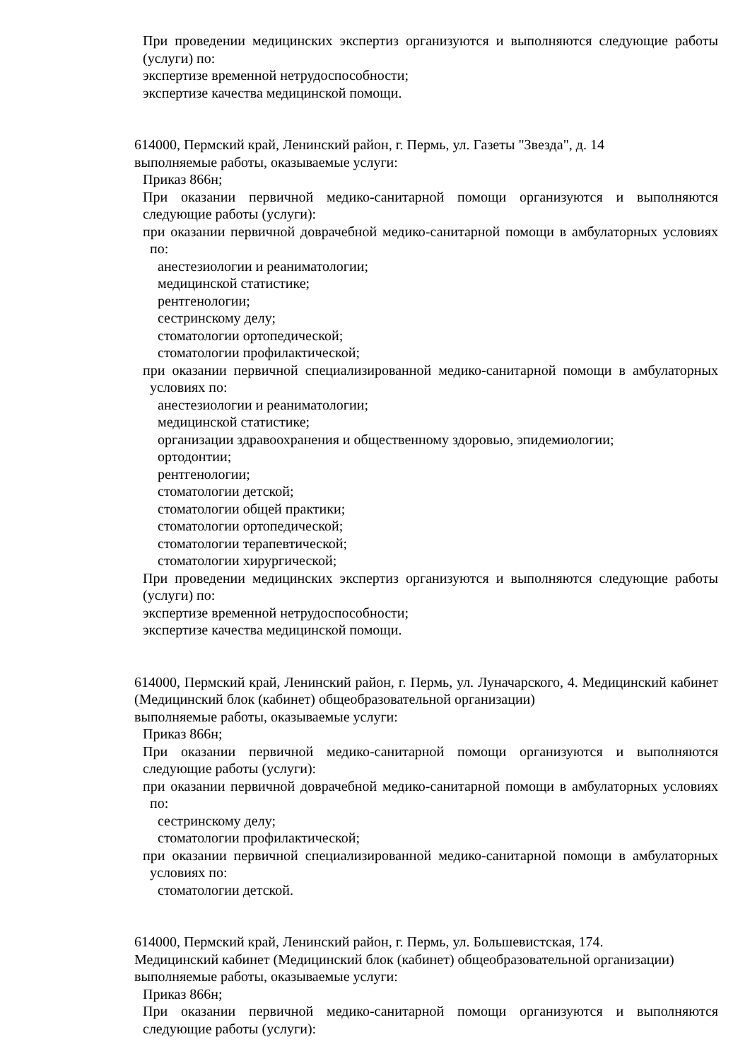При проведении медицинских экспертиз организуются и выполняются следующие работы (услуги) по:
экспертизе временной нетрудоспособности;
экспертизе качества медицинской помощи.
614000, Пермский край, Ленинский район, г. Пермь, ул. Газеты "Звезда", д. 14
выполняемые работы, оказываемые услуги:
Приказ 866н;
При оказании первичной медико-санитарной помощи организуются и выполняются следующие работы (услуги):
при оказании первичной доврачебной медико-санитарной помощи в амбулаторных условиях по:
анестезиологии и реаниматологии;
медицинской статистике;
рентгенологии;
сестринскому делу;
стоматологии ортопедической;
стоматологии профилактической;
при оказании первичной специализированной медико-санитарной помощи в амбулаторных условиях по:
анестезиологии и реаниматологии;
медицинской статистике;
организации здравоохранения и общественному здоровью, эпидемиологии;
ортодонтии;
рентгенологии;
стоматологии детской;
стоматологии общей практики;
стоматологии ортопедической;
стоматологии терапевтической;
стоматологии хирургической;
При проведении медицинских экспертиз организуются и выполняются следующие работы (услуги) по:
экспертизе временной нетрудоспособности;
экспертизе качества медицинской помощи.
614000, Пермский край, Ленинский район, г. Пермь, ул. Луначарского, 4. Медицинский кабинет (Медицинский блок (кабинет) общеобразовательной организации)
выполняемые работы, оказываемые услуги:
Приказ 866н;
При оказании первичной медико-санитарной помощи организуются и выполняются следующие работы (услуги):
при оказании первичной доврачебной медико-санитарной помощи в амбулаторных условиях по:
сестринскому делу;
стоматологии профилактической;
при оказании первичной специализированной медико-санитарной помощи в амбулаторных условиях по:
стоматологии детской.
614000, Пермский край, Ленинский район, г. Пермь, ул. Большевистская, 174.
Медицинский кабинет (Медицинский блок (кабинет) общеобразовательной организации)
выполняемые работы, оказываемые услуги:
Приказ 866н;
При оказании первичной медико-санитарной помощи организуются и выполняются следующие работы (услуги):